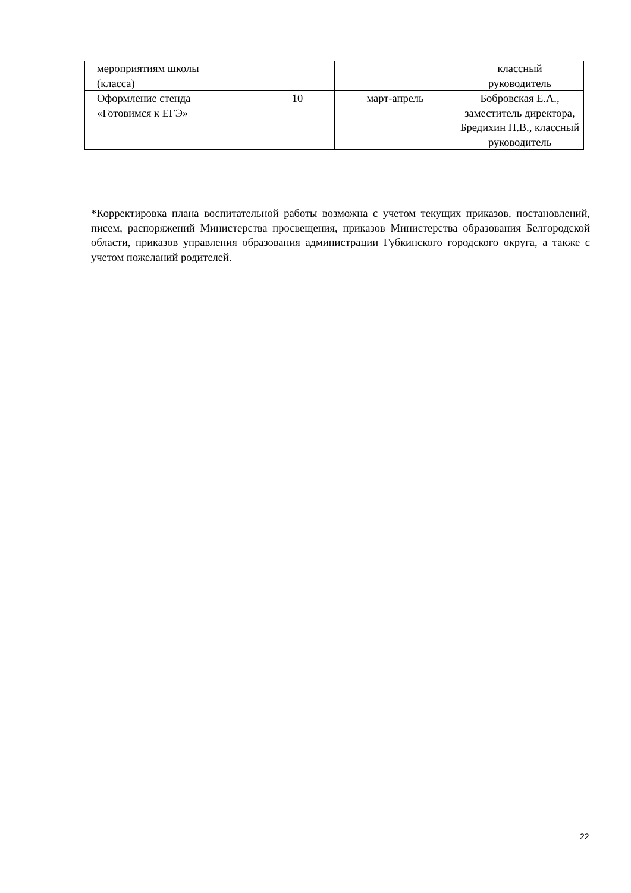| мероприятиям школы (класса) | | | классный руководитель |
| Оформление стенда «Готовимся к ЕГЭ» | 10 | март-апрель | Бобровская Е.А., заместитель директора, Бредихин П.В., классный руководитель |
*Корректировка плана воспитательной работы возможна с учетом текущих приказов, постановлений, писем, распоряжений Министерства просвещения, приказов Министерства образования Белгородской области, приказов управления образования администрации Губкинского городского округа, а также с учетом пожеланий родителей.
22